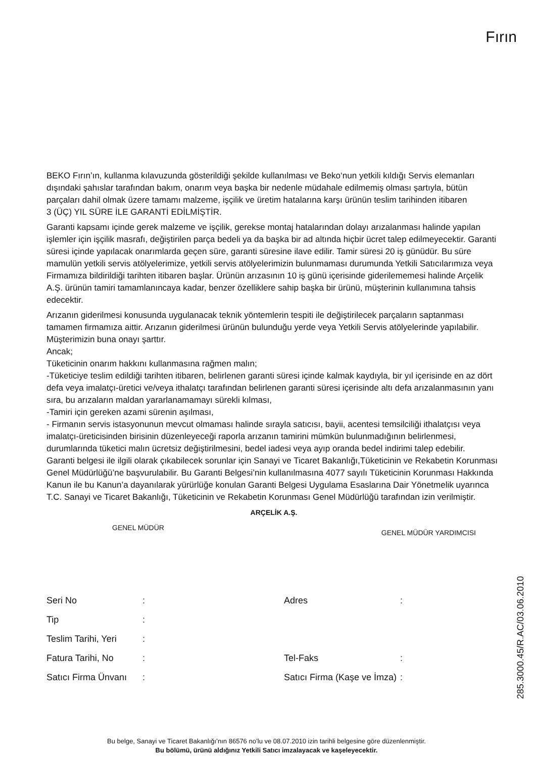Fırın
BEKO Fırın’ın, kullanma kılavuzunda gösterildiği şekilde kullanılması ve Beko‘nun yetkili kıldığı Servis elemanları dışındaki şahıslar tarafından bakım, onarım veya başka bir nedenle müdahale edilmemiş olması şartıyla, bütün parçaları dahil olmak üzere tamamı malzeme, işçilik ve üretim hatalarına karşı ürünün teslim tarihinden itibaren
3 (ÜÇ) YIL SÜRE İLE GARANTİ EDİLMİŞTİR.
Garanti kapsamı içinde gerek malzeme ve işçilik, gerekse montaj hatalarından dolayı arızalanması halinde yapılan işlemler için işçilik masrafı, değiştirilen parça bedeli ya da başka bir ad altında hiçbir ücret talep edilmeyecektir. Garanti süresi içinde yapılacak onarımlarda geçen süre, garanti süresine ilave edilir. Tamir süresi 20 iş günüdür. Bu süre mamulün yetkili servis atölyelerimize, yetkili servis atölyelerimizin bulunmaması durumunda Yetkili Satıcılarımıza veya Firmamıza bildirildiği tarihten itibaren başlar. Ürünün arızasının 10 iş günü içerisinde giderilememesi halinde Arçelik A.Ş. ürünün tamiri tamamlanıncaya kadar, benzer özelliklere sahip başka bir ürünü, müşterinin kullanımına tahsis edecektir.
Arızanın giderilmesi konusunda uygulanacak teknik yöntemlerin tespiti ile değiştirilecek parçaların saptanması tamamen firmamıza aittir. Arızanın giderilmesi ürünün bulunduğu yerde veya Yetkili Servis atölyelerinde yapılabilir. Müşterimizin buna onayı şarttır.
Ancak;
Tüketicinin onarım hakkını kullanmasına rağmen malın;
-Tüketiciye teslim edildiği tarihten itibaren, belirlenen garanti süresi içinde kalmak kaydıyla, bir yıl içerisinde en az dört defa veya imalatçı-üretici ve/veya ithalatçı tarafından belirlenen garanti süresi içerisinde altı defa arızalanmasının yanı sıra, bu arızaların maldan yararlanamamayı sürekli kılması,
-Tamiri için gereken azami sürenin aşılması,
- Firmanın servis istasyonunun mevcut olmaması halinde sırayla satıcısı, bayii, acentesi temsilciliği ithalatçısı veya imalatçı-üreticisinden birisinin düzenleyeceği raporla arızanın tamirini mümkün bulunmadığının belirlenmesi, durumlarında tüketici malın ücretsiz değiştirilmesini, bedel iadesi veya ayıp oranda bedel indirimi talep edebilir.
Garanti belgesi ile ilgili olarak çıkabilecek sorunlar için Sanayi ve Ticaret Bakanlığı,Tüketicinin ve Rekabetin Korunması Genel Müdürlüğü’ne başvurulabilir. Bu Garanti Belgesi’nin kullanılmasına 4077 sayılı Tüketicinin Korunması Hakkında Kanun ile bu Kanun’a dayanılarak yürürlüğe konulan Garanti Belgesi Uygulama Esaslarına Dair Yönetmelik uyarınca T.C. Sanayi ve Ticaret Bakanlığı, Tüketicinin ve Rekabetin Korunması Genel Müdürlüğü tarafından izin verilmiştir.
ARÇELİK A.Ş.
GENEL MÜDÜR GENEL MÜDÜR YARDIMCISI
Seri No: Adres: Tip: Teslim Tarihi, Yeri: Fatura Tarihi, No: Tel-Faks: Satıcı Firma Ünvanı: Satıcı Firma (Kaşe ve İmza):
285.3000.45/R.AC/03.06.2010
Bu belge, Sanayi ve Ticaret Bakanlığı’nın 86576 no’lu ve 08.07.2010 izin tarihli belgesine göre düzenlenmiştir.
Bu bölümü, ürünü aldığınız Yetkili Satıcı imzalayacak ve kaşeleyecektir.